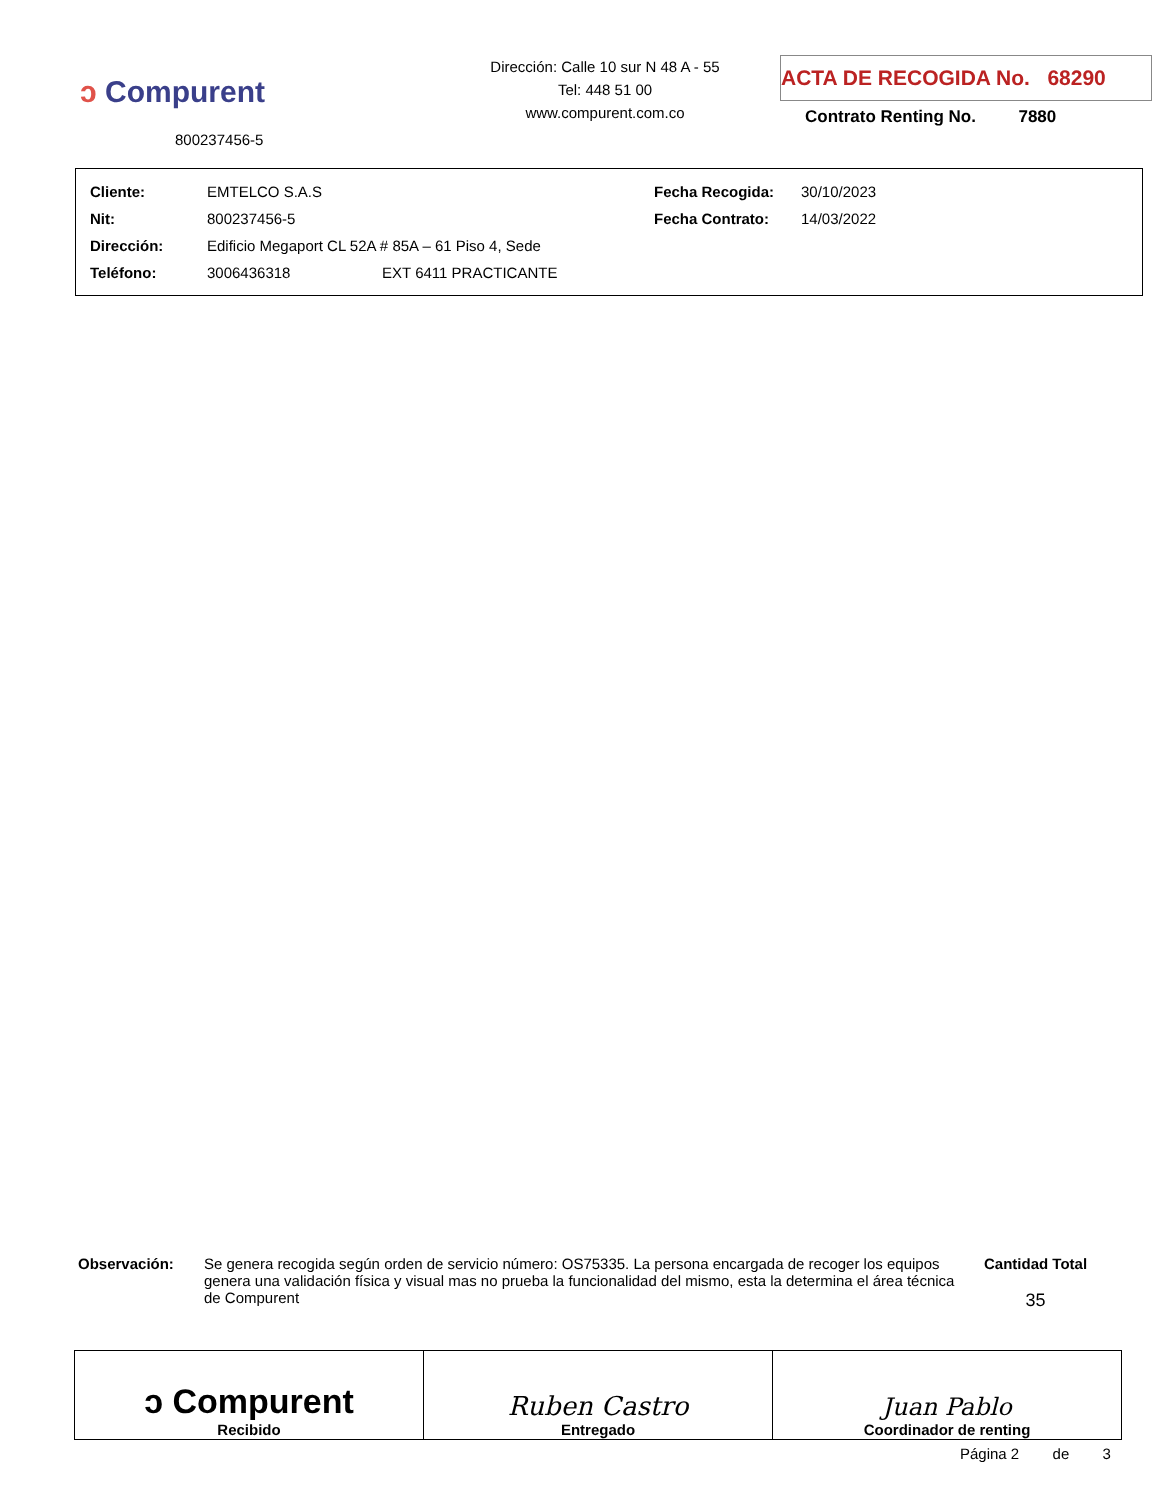ↄ Compurent
800237456-5
Dirección: Calle 10 sur N 48 A - 55
Tel: 448 51 00
www.compurent.com.co
ACTA DE RECOGIDA No. 68290
Contrato Renting No. 7880
| Cliente: | EMTELCO S.A.S | Fecha Recogida: | 30/10/2023 |
| Nit: | 800237456-5 | Fecha Contrato: | 14/03/2022 |
| Dirección: | Edificio Megaport CL 52A # 85A – 61 Piso 4, Sede | | |
| Teléfono: | 3006436318 EXT 6411 PRACTICANTE | | |
Observación: Se genera recogida según orden de servicio número: OS75335. La persona encargada de recoger los equipos genera una validación física y visual mas no prueba la funcionalidad del mismo, esta la determina el área técnica de Compurent
Cantidad Total
35
| ↄ Compurent Recibido | Ruben Castro Entregado | Juan Pablo Coordinador de renting |
Página 2 de 3